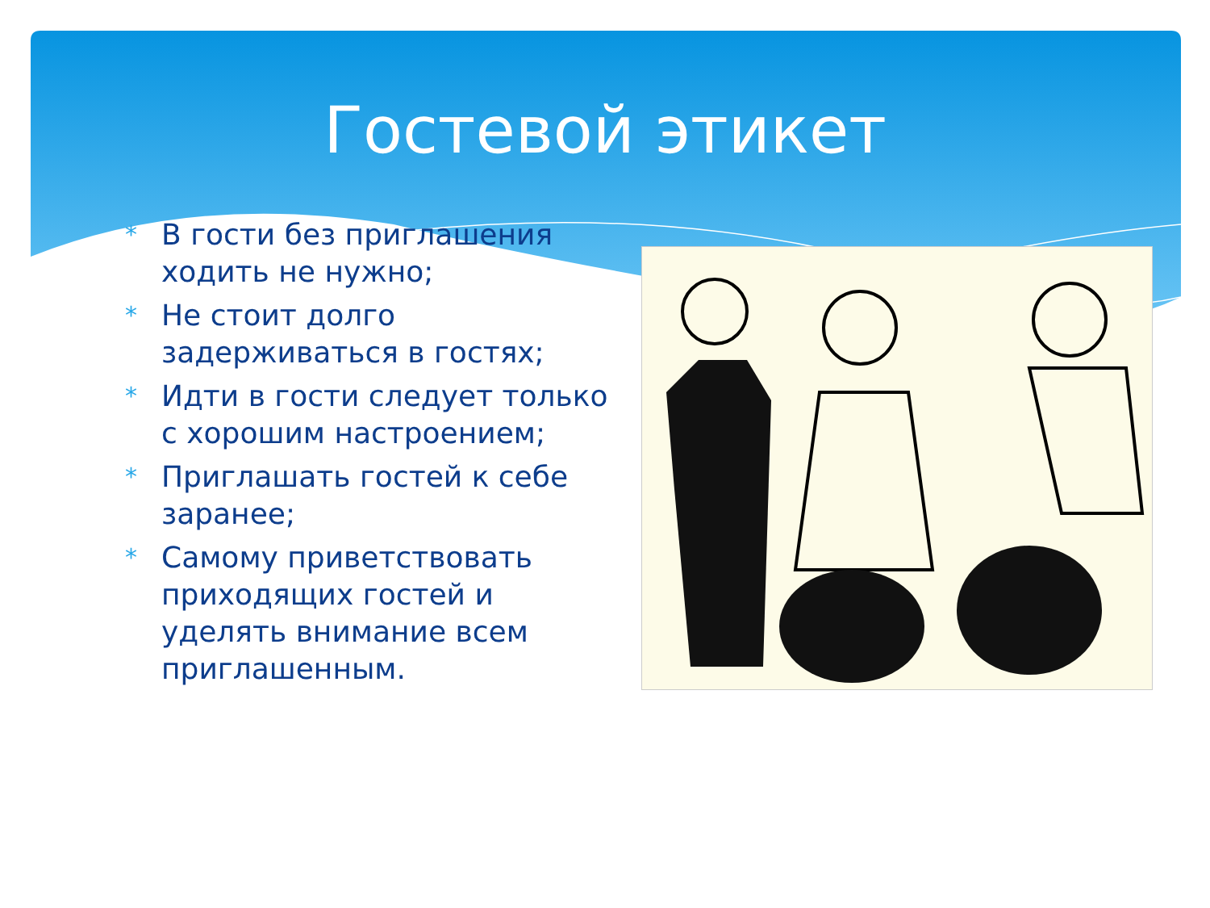Гостевой этикет
* В гости без приглашения ходить не нужно;
* Не стоит долго задерживаться в гостях;
* Идти в гости следует только с хорошим настроением;
* Приглашать гостей к себе заранее;
* Самому приветствовать приходящих гостей и уделять внимание всем приглашенным.